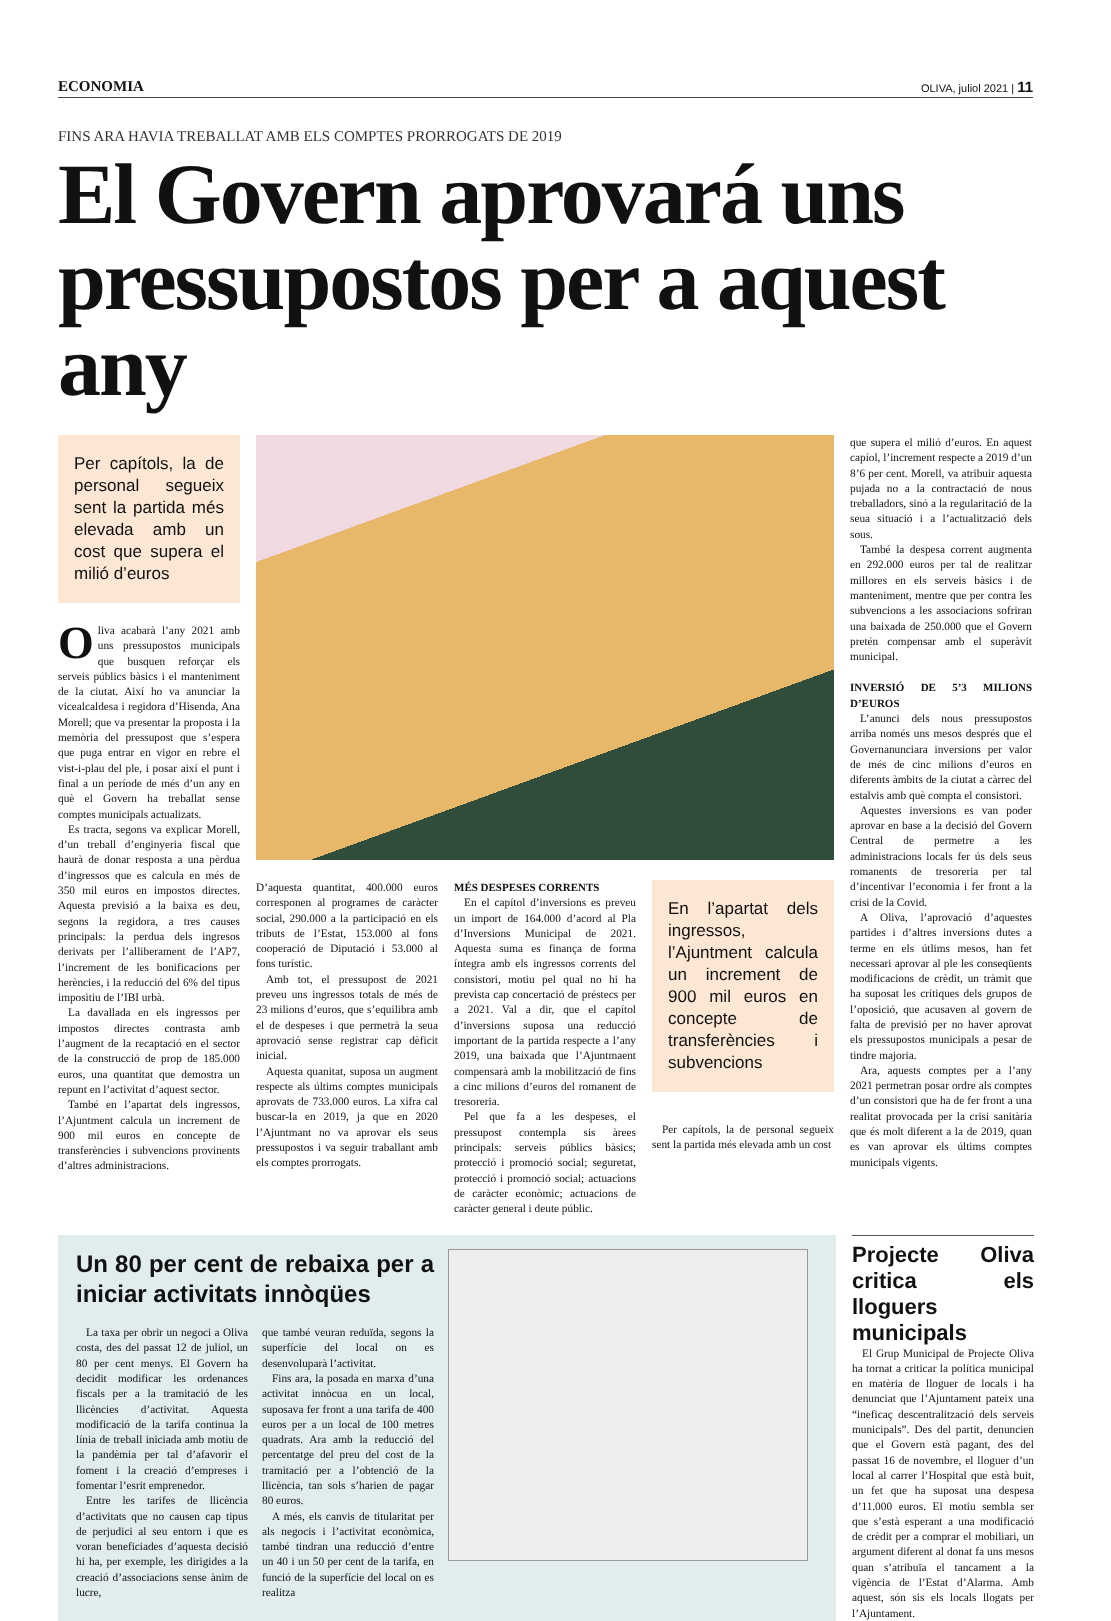ECONOMIA OLIVA, juliol 2021 | 11
FINS ARA HAVIA TREBALLAT AMB ELS COMPTES PRORROGATS DE 2019
El Govern aprovará uns pressupostos per a aquest any
Per capítols, la de personal segueix sent la partida més elevada amb un cost que supera el milió d’euros
Oliva acabarà l’any 2021 amb uns pressupostos municipals que busquen reforçar els serveis públics bàsics i el manteniment de la ciutat. Així ho va anunciar la vicealcaldesa i regidora d’Hisenda, Ana Morell; que va presentar la proposta i la memòria del pressupost que s’espera que puga entrar en vigor en rebre el vist-i-plau del ple, i posar així el punt i final a un període de més d’un any en què el Govern ha treballat sense comptes municipals actualizats.
Es tracta, segons va explicar Morell, d’un treball d’enginyeria fiscal que haurà de donar resposta a una pèrdua d’ingressos que es calcula en més de 350 mil euros en impostos directes. Aquesta previsió a la baixa es deu, segons la regidora, a tres causes principals: la perdua dels ingresos derivats per l’alliberament de l’AP7, l’increment de les bonificacions per herències, i la reducció del 6% del tipus impositiu de l’IBI urbà.
La davallada en els ingressos per impostos directes contrasta amb l’augment de la recaptació en el sector de la construcció de prop de 185.000 euros, una quantitat que demostra un repunt en l’activitat d’aquest sector.
També en l’apartat dels ingressos, l’Ajuntment calcula un increment de 900 mil euros en concepte de transferències i subvencions provinents d’altres administracions.
D’aquesta quantitat, 400.000 euros corresponen al programes de caràcter social, 290.000 a la participació en els tributs de l’Estat, 153.000 al fons cooperació de Diputació i 53.000 al fons turístic.
Amb tot, el pressupost de 2021 preveu uns ingressos totals de més de 23 milions d’euros, que s’equilibra amb el de despeses i que permetrà la seua aprovació sense registrar cap dèficit inicial.
Aquesta quanitat, suposa un augment respecte als últims comptes municipals aprovats de 733.000 euros. La xifra cal buscar-la en 2019, ja que en 2020 l’Ajuntmant no va aprovar els seus pressupostos i va seguir traballant amb els comptes prorrogats.
MÉS DESPESES CORRENTS
En el capítol d’inversions es preveu un import de 164.000 d’acord al Pla d’Inversions Municipal de 2021. Aquesta suma es finança de forma íntegra amb els ingressos corrents del consistori, motiu pel qual no hi ha prevista cap concertació de préstecs per a 2021. Val a dir, que el capítol d’inversions suposa una reducció important de la partida respecte a l’any 2019, una baixada que l’Ajuntmaent compensarà amb la mobilització de fins a cinc milions d’euros del romanent de tresoreria.
Pel que fa a les despeses, el pressupost contempla sis àrees principals: serveis públics bàsics; protecció i promoció social; seguretat, protecció i promoció social; actuacions de caràcter econòmic; actuacions de caràcter general i deute públic.
En l’apartat dels ingressos, l’Ajuntment calcula un increment de 900 mil euros en concepte de transferències i subvencions
Per capítols, la de personal segueix sent la partida més elevada amb un cost
que supera el milió d’euros. En aquest capíol, l’increment respecte a 2019 d’un 8’6 per cent. Morell, va atribuir aquesta pujada no a la contractació de nous treballadors, sinó a la regularitació de la seua situació i a l’actualització dels sous.
També la despesa corrent augmenta en 292.000 euros per tal de realitzar millores en els serveis bàsics i de manteniment, mentre que per contra les subvencions a les associacions sofriran una baixada de 250.000 que el Govern pretén compensar amb el superàvit municipal.
INVERSIÓ DE 5’3 MILIONS D’EUROS
L’anunci dels nous pressupostos arriba només uns mesos després que el Governanunciara inversions per valor de més de cinc milions d’euros en diferents àmbits de la ciutat a càrrec del estalvis amb què compta el consistori.
Aquestes inversions es van poder aprovar en base a la decisió del Govern Central de permetre a les administracions locals fer ús dels seus romanents de tresoreria per tal d’incentivar l’economia i fer front a la crisi de la Covid.
A Oliva, l’aprovació d’aquestes partides i d’altres inversions dutes a terme en els útlims mesos, han fet necessari aprovar al ple les conseqüents modificacions de crèdit, un tràmit que ha suposat les crítiques dels grupos de l’oposició, que acusaven al govern de falta de previsió per no haver aprovat els pressupostos municipals a pesar de tindre majoria.
Ara, aquests comptes per a l’any 2021 permetran posar ordre als comptes d’un consistori que ha de fer front a una realitat provocada per la crisi sanitària que és molt diferent a la de 2019, quan es van aprovar els últims comptes municipals vigents.
Un 80 per cent de rebaixa per a iniciar activitats innòqües
La taxa per obrir un negoci a Oliva costa, des del passat 12 de juliol, un 80 per cent menys. El Govern ha decidit modificar les ordenances fiscals per a la tramitació de les llicències d’activitat. Aquesta modificació de la tarifa continua la línia de treball iniciada amb motiu de la pandèmia per tal d’afavorir el foment i la creació d’empreses i fomentar l’esrit emprenedor.
Entre les tarifes de llicència d’activitats que no causen cap tipus de perjudici al seu entorn i que es voran beneficiades d’aquesta decisió hi ha, per exemple, les dirigides a la creació d’associacions sense ànim de lucre,
que també veuran reduïda, segons la superfície del local on es desenvoluparà l’activitat.
Fins ara, la posada en marxa d’una activitat innòcua en un local, suposava fer front a una tarifa de 400 euros per a un local de 100 metres quadrats. Ara amb la reducció del percentatge del preu del cost de la tramitació per a l’obtenció de la llicència, tan sols s’harien de pagar 80 euros.
A més, els canvis de titularitat per als negocis i l’activitat econòmica, també tindran una reducció d’entre un 40 i un 50 per cent de la tarifa, en funció de la superfície del local on es realitza
Projecte Oliva critica els lloguers municipals
El Grup Municipal de Projecte Oliva ha tornat a criticar la política municipal en matèria de lloguer de locals i ha denunciat que l’Ajuntament pateix una “ineficaç descentralització dels serveis municipals”. Des del partit, denuncien que el Govern està pagant, des del passat 16 de novembre, el lloguer d’un local al carrer l’Hospital que està buit, un fet que ha suposat una despesa d’11.000 euros. El motiu sembla ser que s’està esperant a una modificació de crèdit per a comprar el mobiliari, un argument diferent al donat fa uns mesos quan s’atribuïa el tancament a la vigència de l’Estat d’Alarma. Amb aquest, són sis els locals llogats per l’Ajuntament.